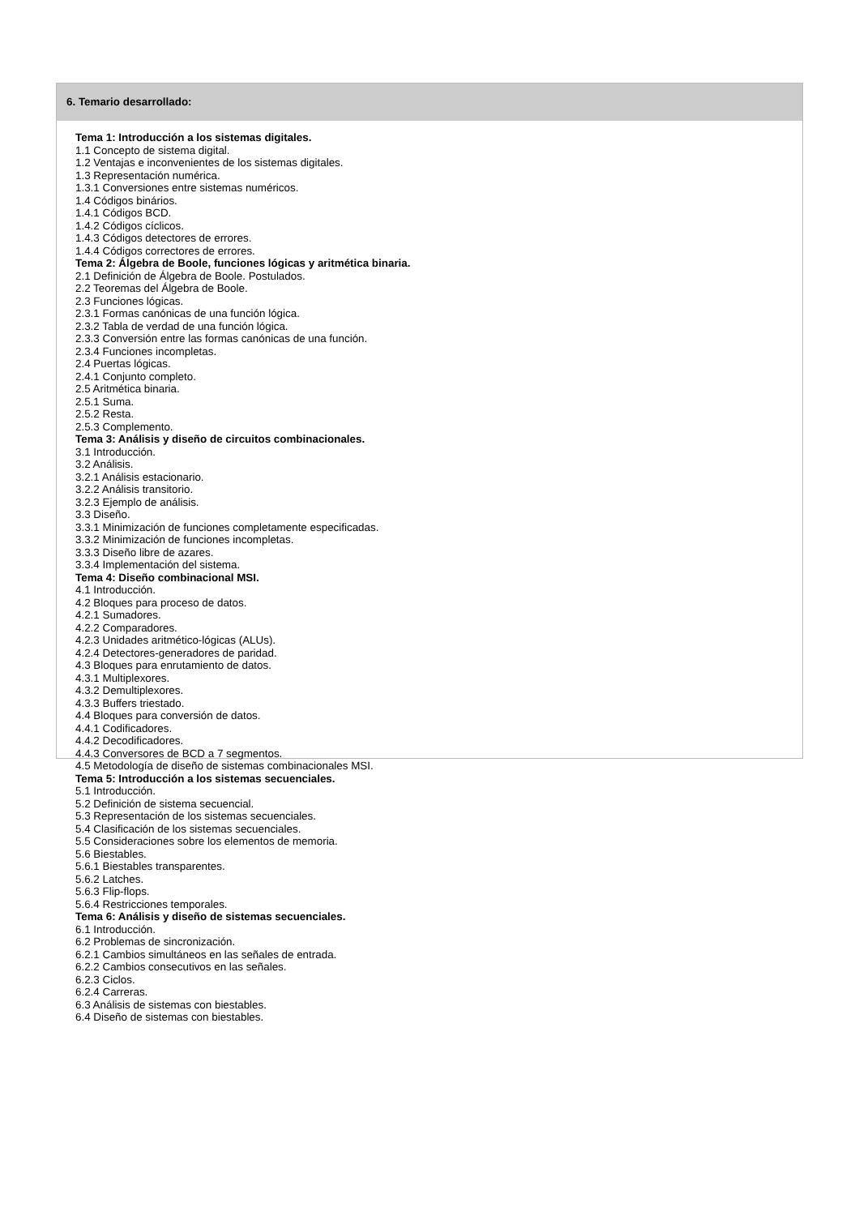6. Temario desarrollado:
Tema 1: Introducción a los sistemas digitales.
1.1 Concepto de sistema digital.
1.2 Ventajas e inconvenientes de los sistemas digitales.
1.3 Representación numérica.
1.3.1 Conversiones entre sistemas numéricos.
1.4 Códigos binários.
1.4.1 Códigos BCD.
1.4.2 Códigos cíclicos.
1.4.3 Códigos detectores de errores.
1.4.4 Códigos correctores de errores.
Tema 2: Álgebra de Boole, funciones lógicas y aritmética binaria.
2.1 Definición de Álgebra de Boole. Postulados.
2.2 Teoremas del Álgebra de Boole.
2.3 Funciones lógicas.
2.3.1 Formas canónicas de una función lógica.
2.3.2 Tabla de verdad de una función lógica.
2.3.3 Conversión entre las formas canónicas de una función.
2.3.4 Funciones incompletas.
2.4 Puertas lógicas.
2.4.1 Conjunto completo.
2.5 Aritmética binaria.
2.5.1 Suma.
2.5.2 Resta.
2.5.3 Complemento.
Tema 3: Análisis y diseño de circuitos combinacionales.
3.1 Introducción.
3.2 Análisis.
3.2.1 Análisis estacionario.
3.2.2 Análisis transitorio.
3.2.3 Ejemplo de análisis.
3.3 Diseño.
3.3.1 Minimización de funciones completamente especificadas.
3.3.2 Minimización de funciones incompletas.
3.3.3 Diseño libre de azares.
3.3.4 Implementación del sistema.
Tema 4: Diseño combinacional MSI.
4.1 Introducción.
4.2 Bloques para proceso de datos.
4.2.1 Sumadores.
4.2.2 Comparadores.
4.2.3 Unidades aritmético-lógicas (ALUs).
4.2.4 Detectores-generadores de paridad.
4.3 Bloques para enrutamiento de datos.
4.3.1 Multiplexores.
4.3.2 Demultiplexores.
4.3.3 Buffers triestado.
4.4 Bloques para conversión de datos.
4.4.1 Codificadores.
4.4.2 Decodificadores.
4.4.3 Conversores de BCD a 7 segmentos.
4.5 Metodología de diseño de sistemas combinacionales MSI.
Tema 5: Introducción a los sistemas secuenciales.
5.1 Introducción.
5.2 Definición de sistema secuencial.
5.3 Representación de los sistemas secuenciales.
5.4 Clasificación de los sistemas secuenciales.
5.5 Consideraciones sobre los elementos de memoria.
5.6 Biestables.
5.6.1 Biestables transparentes.
5.6.2 Latches.
5.6.3 Flip-flops.
5.6.4 Restricciones temporales.
Tema 6: Análisis y diseño de sistemas secuenciales.
6.1 Introducción.
6.2 Problemas de sincronización.
6.2.1 Cambios simultáneos en las señales de entrada.
6.2.2 Cambios consecutivos en las señales.
6.2.3 Ciclos.
6.2.4 Carreras.
6.3 Análisis de sistemas con biestables.
6.4 Diseño de sistemas con biestables.